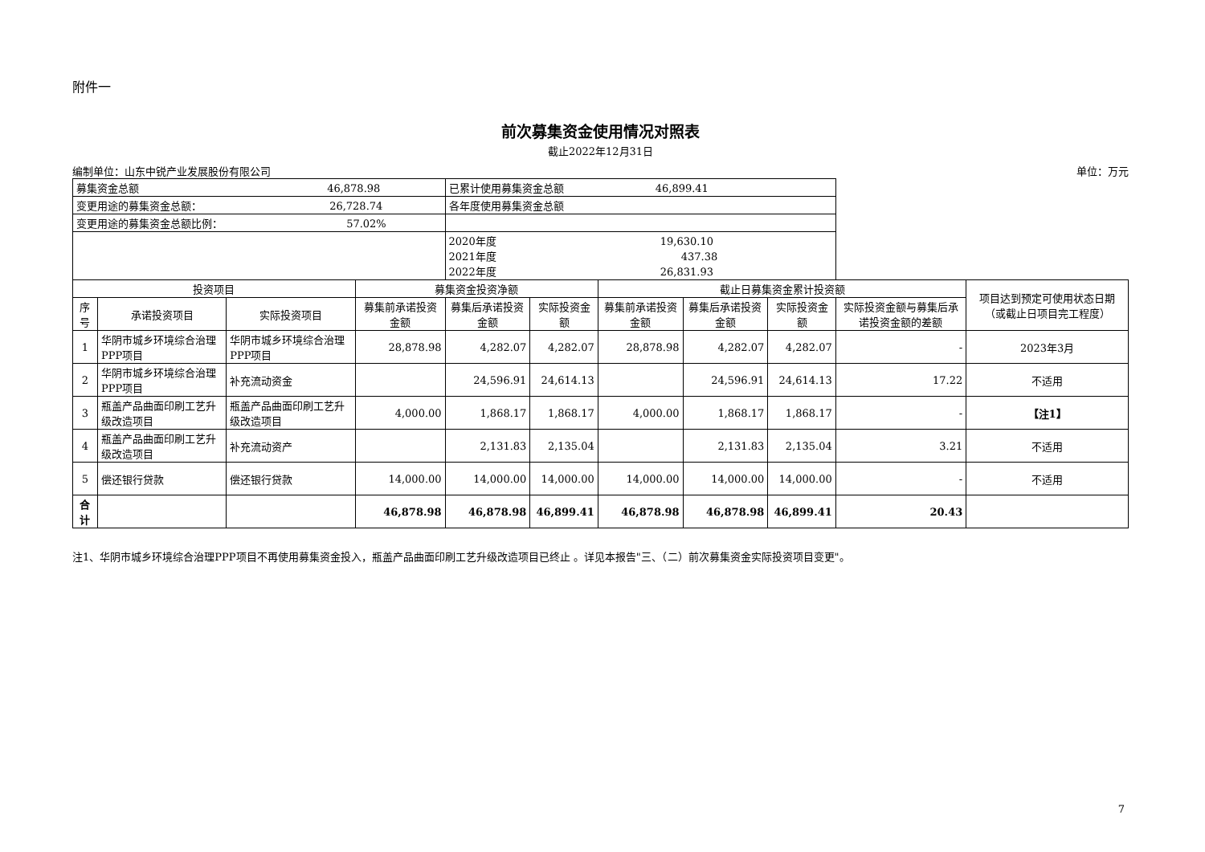附件一
前次募集资金使用情况对照表
截止2022年12月31日
编制单位：山东中锐产业发展股份有限公司 单位：万元
| 募集资金总额 46,878.98 | | | | 已累计使用募集资金总额 46,899.41 | | | | | | |
| 变更用途的募集资金总额： 26,728.74 | | | | 各年度使用募集资金总额 | | | | | | |
| 变更用途的募集资金总额比例： 57.02% | | | | | | | | | | |
| | | | | 2020年度 19,630.10 2021年度 437.38 2022年度 26,831.93 | | | | | | |
| 投资项目 | | | 募集资金投资净额 | | | 截止日募集资金累计投资额 | | | | 项目达到预定可使用状态日期（或截止日项目完工程度） |
| 序号 | 承诺投资项目 | 实际投资项目 | 募集前承诺投资金额 | 募集后承诺投资金额 | 实际投资金额 | 募集前承诺投资金额 | 募集后承诺投资金额 | 实际投资金额 | 实际投资金额与募集后承诺投资金额的差额 | |
| 1 | 华阴市城乡环境综合治理PPP项目 | 华阴市城乡环境综合治理PPP项目 | 28,878.98 | 4,282.07 | 4,282.07 | 28,878.98 | 4,282.07 | 4,282.07 | - | 2023年3月 |
| 2 | 华阴市城乡环境综合治理PPP项目 | 补充流动资金 | | 24,596.91 | 24,614.13 | | 24,596.91 | 24,614.13 | 17.22 | 不适用 |
| 3 | 瓶盖产品曲面印刷工艺升级改造项目 | 瓶盖产品曲面印刷工艺升级改造项目 | 4,000.00 | 1,868.17 | 1,868.17 | 4,000.00 | 1,868.17 | 1,868.17 | - | 【注1】 |
| 4 | 瓶盖产品曲面印刷工艺升级改造项目 | 补充流动资产 | | 2,131.83 | 2,135.04 | | 2,131.83 | 2,135.04 | 3.21 | 不适用 |
| 5 | 偿还银行贷款 | 偿还银行贷款 | 14,000.00 | 14,000.00 | 14,000.00 | 14,000.00 | 14,000.00 | 14,000.00 | - | 不适用 |
| 合计 | | | 46,878.98 | 46,878.98 | 46,899.41 | 46,878.98 | 46,878.98 | 46,899.41 | 20.43 | |
注1、华阴市城乡环境综合治理PPP项目不再使用募集资金投入，瓶盖产品曲面印刷工艺升级改造项目已终止 。详见本报告"三、（二）前次募集资金实际投资项目变更"。
7